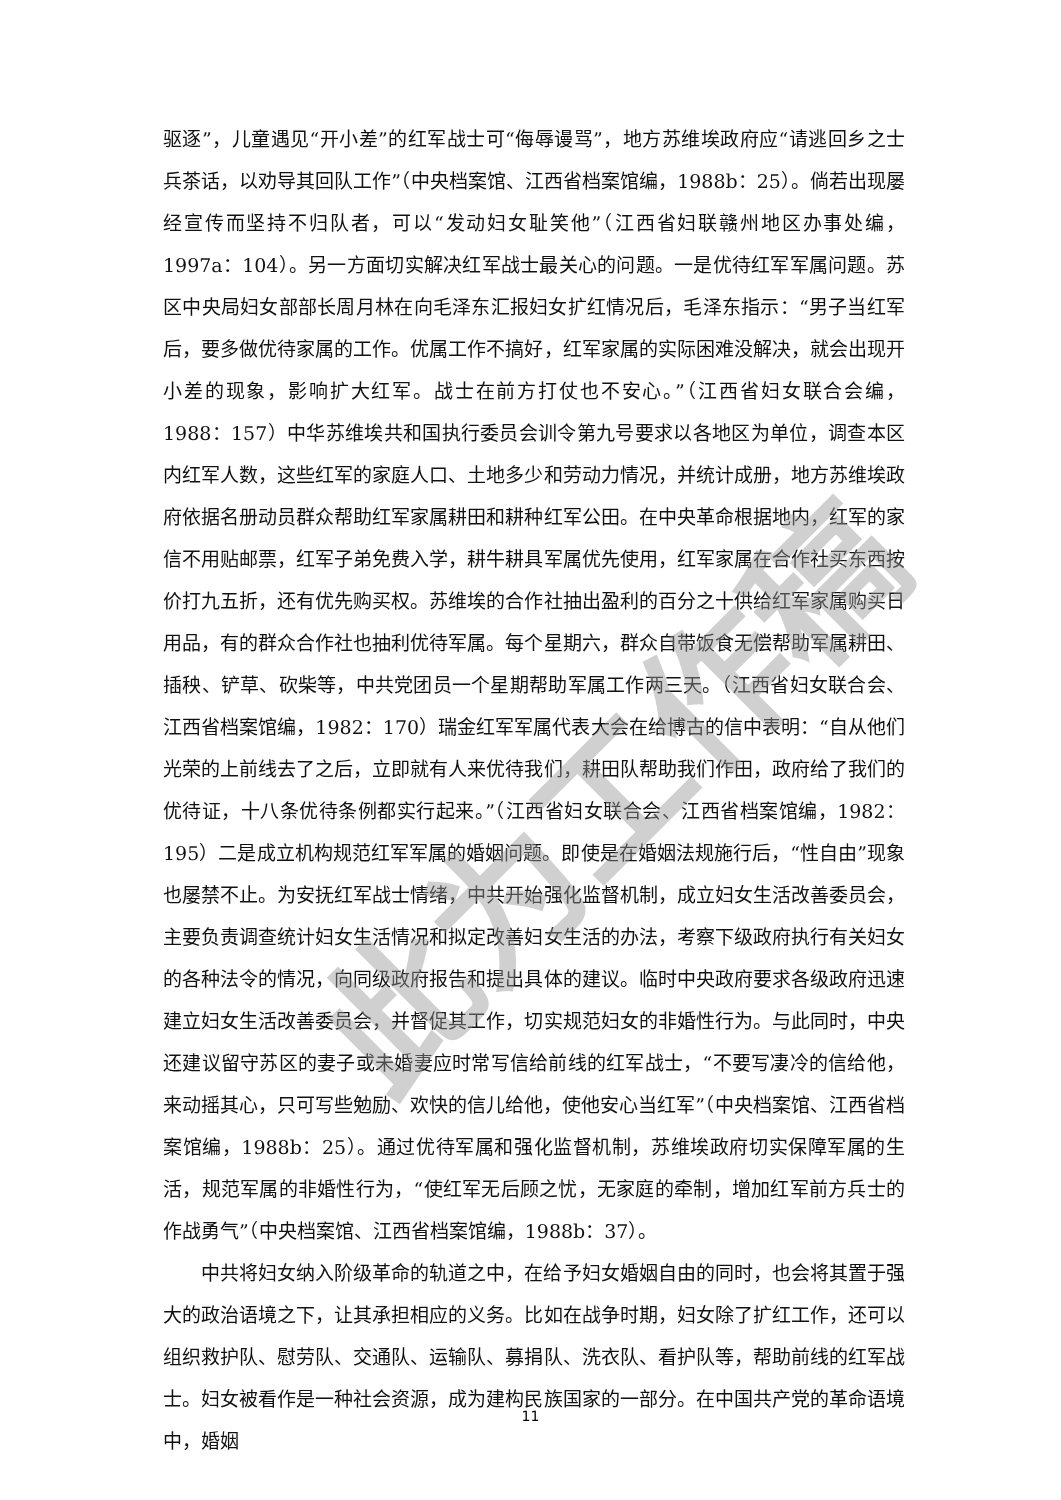驱逐”，儿童遇见“开小差”的红军战士可“侮辱谩骂”，地方苏维埃政府应“请逃回乡之士兵茶话，以劝导其回队工作”（中央档案馆、江西省档案馆编，1988b：25）。倘若出现屡经宣传而坚持不归队者，可以“发动妇女耻笑他”（江西省妇联赣州地区办事处编，1997a：104）。另一方面切实解决红军战士最关心的问题。一是优待红军军属问题。苏区中央局妇女部部长周月林在向毛泽东汇报妇女扩红情况后，毛泽东指示：“男子当红军后，要多做优待家属的工作。优属工作不搞好，红军家属的实际困难没解决，就会出现开小差的现象，影响扩大红军。战士在前方打仗也不安心。”（江西省妇女联合会编，1988：157）中华苏维埃共和国执行委员会训令第九号要求以各地区为单位，调查本区内红军人数，这些红军的家庭人口、土地多少和劳动力情况，并统计成册，地方苏维埃政府依据名册动员群众帮助红军家属耕田和耕种红军公田。在中央革命根据地内，红军的家信不用贴邮票，红军子弟免费入学，耕牛耕具军属优先使用，红军家属在合作社买东西按价打九五折，还有优先购买权。苏维埃的合作社抽出盈利的百分之十供给红军家属购买日用品，有的群众合作社也抽利优待军属。每个星期六，群众自带饭食无偿帮助军属耕田、插秧、铲草、砍柴等，中共党团员一个星期帮助军属工作两三天。（江西省妇女联合会、江西省档案馆编，1982：170）瑞金红军军属代表大会在给博古的信中表明：“自从他们光荣的上前线去了之后，立即就有人来优待我们，耕田队帮助我们作田，政府给了我们的优待证，十八条优待条例都实行起来。”（江西省妇女联合会、江西省档案馆编，1982：195）二是成立机构规范红军军属的婚姻问题。即使是在婚姻法规施行后，“性自由”现象也屡禁不止。为安抚红军战士情绪，中共开始强化监督机制，成立妇女生活改善委员会，主要负责调查统计妇女生活情况和拟定改善妇女生活的办法，考察下级政府执行有关妇女的各种法令的情况，向同级政府报告和提出具体的建议。临时中央政府要求各级政府迅速建立妇女生活改善委员会，并督促其工作，切实规范妇女的非婚性行为。与此同时，中央还建议留守苏区的妻子或未婚妻应时常写信给前线的红军战士，“不要写凄冷的信给他，来动摇其心，只可写些勉励、欢快的信儿给他，使他安心当红军”（中央档案馆、江西省档案馆编，1988b：25）。通过优待军属和强化监督机制，苏维埃政府切实保障军属的生活，规范军属的非婚性行为，“使红军无后顾之忧，无家庭的牵制，增加红军前方兵士的作战勇气”（中央档案馆、江西省档案馆编，1988b：37）。
中共将妇女纳入阶级革命的轨道之中，在给予妇女婚姻自由的同时，也会将其置于强大的政治语境之下，让其承担相应的义务。比如在战争时期，妇女除了扩红工作，还可以组织救护队、慰劳队、交通队、运输队、募捐队、洗衣队、看护队等，帮助前线的红军战士。妇女被看作是一种社会资源，成为建构民族国家的一部分。在中国共产党的革命语境中，婚姻
此为工作稿
11